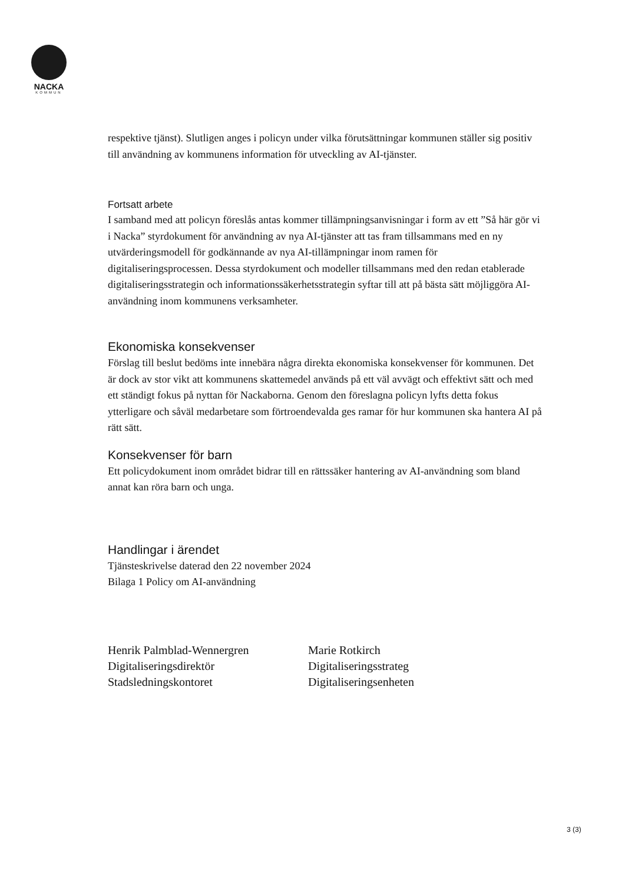NACKA
KOMMUN
respektive tjänst). Slutligen anges i policyn under vilka förutsättningar kommunen ställer sig positiv till användning av kommunens information för utveckling av AI-tjänster.
Fortsatt arbete
I samband med att policyn föreslås antas kommer tillämpningsanvisningar i form av ett ”Så här gör vi i Nacka” styrdokument för användning av nya AI-tjänster att tas fram tillsammans med en ny utvärderingsmodell för godkännande av nya AI-tillämpningar inom ramen för digitaliseringsprocessen. Dessa styrdokument och modeller tillsammans med den redan etablerade digitaliseringsstrategin och informationssäkerhetsstrategin syftar till att på bästa sätt möjliggöra AI-användning inom kommunens verksamheter.
Ekonomiska konsekvenser
Förslag till beslut bedöms inte innebära några direkta ekonomiska konsekvenser för kommunen. Det är dock av stor vikt att kommunens skattemedel används på ett väl avvägt och effektivt sätt och med ett ständigt fokus på nyttan för Nackaborna. Genom den föreslagna policyn lyfts detta fokus ytterligare och såväl medarbetare som förtroendevalda ges ramar för hur kommunen ska hantera AI på rätt sätt.
Konsekvenser för barn
Ett policydokument inom området bidrar till en rättssäker hantering av AI-användning som bland annat kan röra barn och unga.
Handlingar i ärendet
Tjänsteskrivelse daterad den 22 november 2024
Bilaga 1 Policy om AI-användning
Henrik Palmblad-Wennergren
Digitaliseringsdirektör
Stadsledningskontoret
Marie Rotkirch
Digitaliseringsstrateg
Digitaliseringsenheten
3 (3)